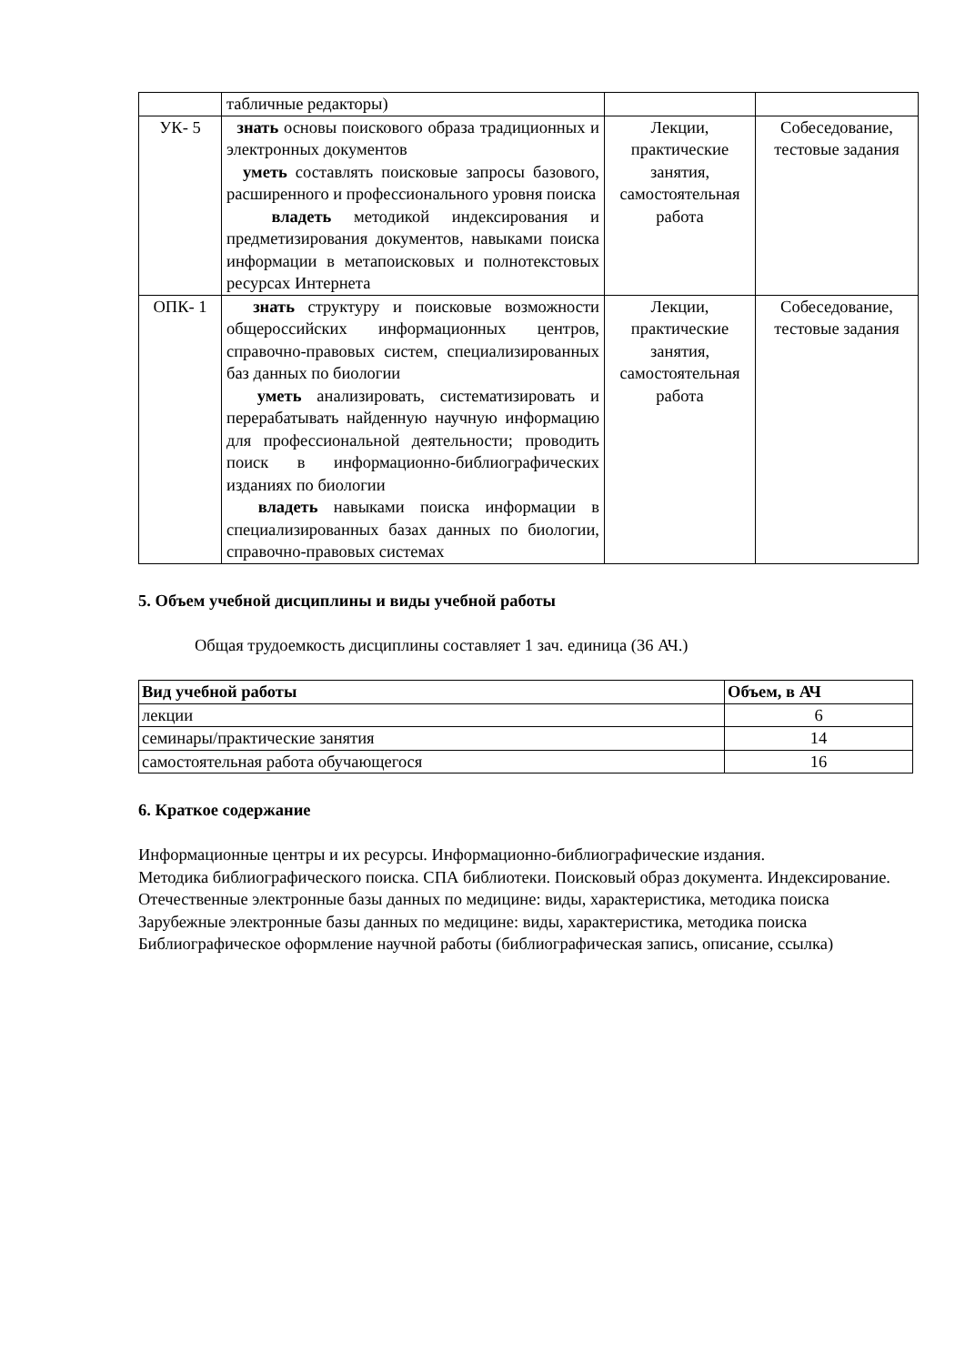| | табличные редакторы) | | |
| УК- 5 | знать основы поискового образа традиционных и электронных документов уметь составлять поисковые запросы базового, расширенного и профессионального уровня поиска владеть методикой индексирования и предметизирования документов, навыками поиска информации в метапоисковых и полнотекстовых ресурсах Интернета | Лекции, практические занятия, самостоятельная работа | Собеседование, тестовые задания |
| ОПК- 1 | знать структуру и поисковые возможности общероссийских информационных центров, справочно-правовых систем, специализированных баз данных по биологии уметь анализировать, систематизировать и перерабатывать найденную научную информацию для профессиональной деятельности; проводить поиск в информационно-библиографических изданиях по биологии владеть навыками поиска информации в специализированных базах данных по биологии, справочно-правовых системах | Лекции, практические занятия, самостоятельная работа | Собеседование, тестовые задания |
5. Объем учебной дисциплины и виды учебной работы
Общая трудоемкость дисциплины составляет 1 зач. единица (36 АЧ.)
| Вид учебной работы | Объем, в АЧ |
| --- | --- |
| лекции | 6 |
| семинары/практические занятия | 14 |
| самостоятельная работа обучающегося | 16 |
6. Краткое содержание
Информационные центры и их ресурсы. Информационно-библиографические издания.
Методика библиографического поиска. СПА библиотеки. Поисковый образ документа. Индексирование.
Отечественные электронные базы данных по медицине: виды, характеристика, методика поиска
Зарубежные электронные базы данных по медицине: виды, характеристика, методика поиска
Библиографическое оформление научной работы (библиографическая запись, описание, ссылка)